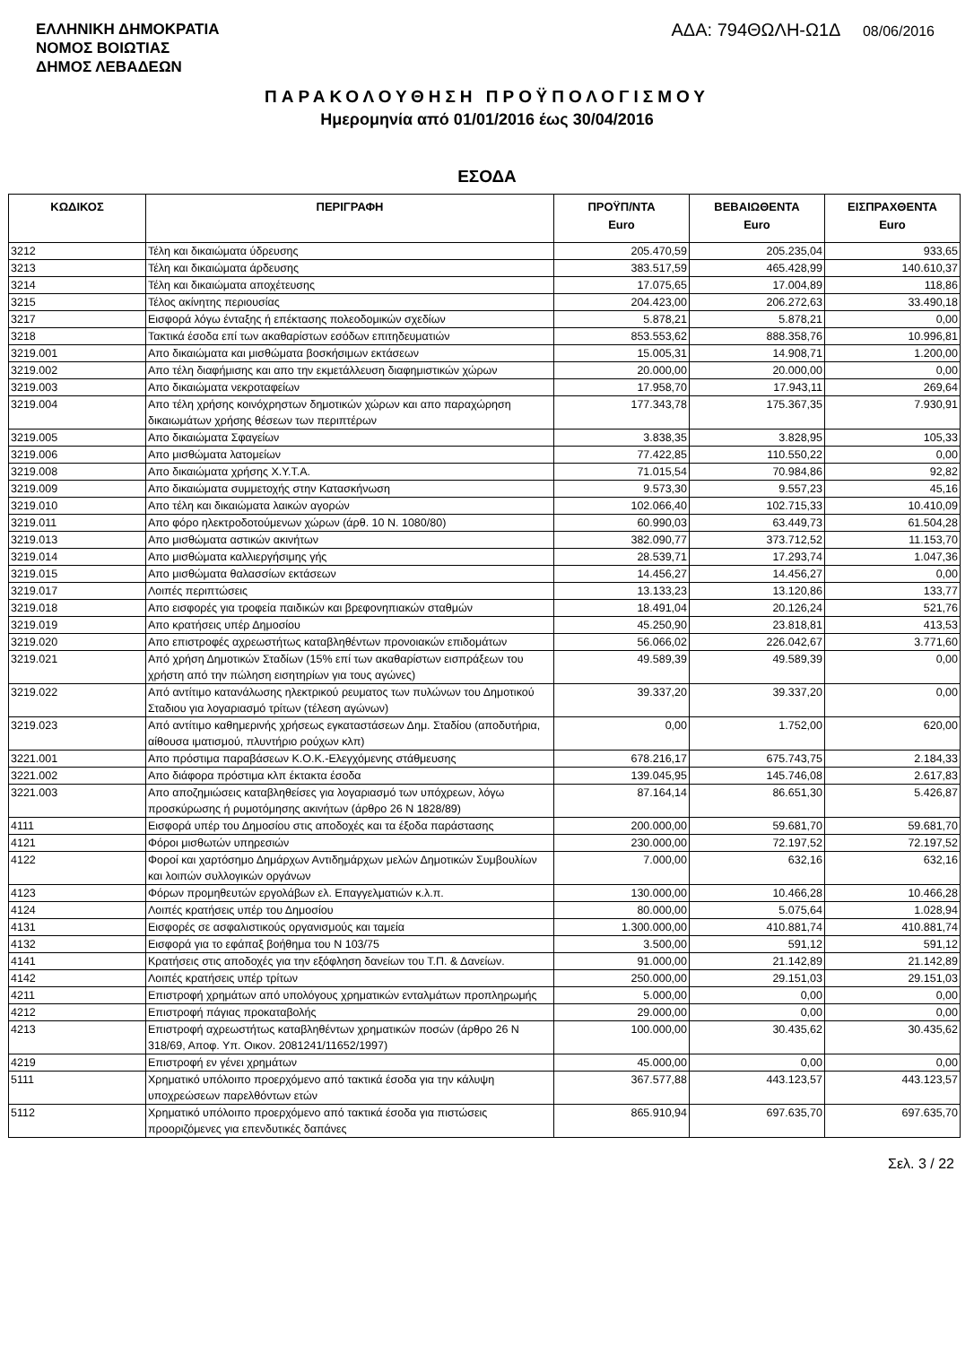ΕΛΛΗΝΙΚΗ ΔΗΜΟΚΡΑΤΙΑ
ΝΟΜΟΣ ΒΟΙΩΤΙΑΣ
ΔΗΜΟΣ ΛΕΒΑΔΕΩΝ
ΑΔΑ: 794ΘΩΛΗ-Ω1Δ 08/06/2016
ΠΑΡΑΚΟΛΟΥΘΗΣΗ ΠΡΟΫΠΟΛΟΓΙΣΜΟΥ
Ημερομηνία από 01/01/2016 έως 30/04/2016
ΕΣΟΔΑ
| ΚΩΔΙΚΟΣ | ΠΕΡΙΓΡΑΦΗ | ΠΡΟΫΠ/ΝΤΑ Euro | ΒΕΒΑΙΩΘΕΝΤΑ Euro | ΕΙΣΠΡΑΧΘΕΝΤΑ Euro |
| --- | --- | --- | --- | --- |
| 3212 | Τέλη και δικαιώματα ύδρευσης | 205.470,59 | 205.235,04 | 933,65 |
| 3213 | Τέλη και δικαιώματα άρδευσης | 383.517,59 | 465.428,99 | 140.610,37 |
| 3214 | Τέλη και δικαιώματα αποχέτευσης | 17.075,65 | 17.004,89 | 118,86 |
| 3215 | Τέλος ακίνητης περιουσίας | 204.423,00 | 206.272,63 | 33.490,18 |
| 3217 | Εισφορά λόγω ένταξης ή επέκτασης πολεοδομικών σχεδίων | 5.878,21 | 5.878,21 | 0,00 |
| 3218 | Τακτικά έσοδα επί των ακαθαρίστων εσόδων επιτηδευματιών | 853.553,62 | 888.358,76 | 10.996,81 |
| 3219.001 | Απο δικαιώματα και μισθώματα βοσκήσιμων εκτάσεων | 15.005,31 | 14.908,71 | 1.200,00 |
| 3219.002 | Απο τέλη διαφήμισης και απο την εκμετάλλευση διαφημιστικών χώρων | 20.000,00 | 20.000,00 | 0,00 |
| 3219.003 | Απο δικαιώματα νεκροταφείων | 17.958,70 | 17.943,11 | 269,64 |
| 3219.004 | Απο τέλη χρήσης κοινόχρηστων δημοτικών χώρων και απο παραχώρηση δικαιωμάτων χρήσης θέσεων των περιπτέρων | 177.343,78 | 175.367,35 | 7.930,91 |
| 3219.005 | Απο δικαιώματα Σφαγείων | 3.838,35 | 3.828,95 | 105,33 |
| 3219.006 | Απο μισθώματα λατομείων | 77.422,85 | 110.550,22 | 0,00 |
| 3219.008 | Απο δικαιώματα χρήσης Χ.Υ.Τ.Α. | 71.015,54 | 70.984,86 | 92,82 |
| 3219.009 | Απο δικαιώματα συμμετοχής στην Κατασκήνωση | 9.573,30 | 9.557,23 | 45,16 |
| 3219.010 | Απο τέλη και δικαιώματα λαικών αγορών | 102.066,40 | 102.715,33 | 10.410,09 |
| 3219.011 | Απο φόρο ηλεκτροδοτούμενων χώρων (άρθ. 10 Ν. 1080/80) | 60.990,03 | 63.449,73 | 61.504,28 |
| 3219.013 | Απο μισθώματα αστικών ακινήτων | 382.090,77 | 373.712,52 | 11.153,70 |
| 3219.014 | Απο μισθώματα καλλιεργήσιμης γής | 28.539,71 | 17.293,74 | 1.047,36 |
| 3219.015 | Απο μισθώματα θαλασσίων εκτάσεων | 14.456,27 | 14.456,27 | 0,00 |
| 3219.017 | Λοιπές περιπτώσεις | 13.133,23 | 13.120,86 | 133,77 |
| 3219.018 | Απο εισφορές για τροφεία παιδικών και βρεφονηπιακών σταθμών | 18.491,04 | 20.126,24 | 521,76 |
| 3219.019 | Απο κρατήσεις υπέρ Δημοσίου | 45.250,90 | 23.818,81 | 413,53 |
| 3219.020 | Απο επιστροφές αχρεωστήτως καταβληθέντων προνοιακών επιδομάτων | 56.066,02 | 226.042,67 | 3.771,60 |
| 3219.021 | Από χρήση Δημοτικών Σταδίων (15% επί των ακαθαρίστων εισπράξεων του χρήστη από την πώληση εισητηρίων για τους αγώνες) | 49.589,39 | 49.589,39 | 0,00 |
| 3219.022 | Από αντίτιμο κατανάλωσης ηλεκτρικού ρευματος των πυλώνων του Δημοτικού Σταδιου για λογαριασμό τρίτων (τέλεση αγώνων) | 39.337,20 | 39.337,20 | 0,00 |
| 3219.023 | Από αντίτιμο καθημερινής χρήσεως εγκαταστάσεων Δημ. Σταδίου (αποδυτήρια, αίθουσα ιματισμού, πλυντήριο ρούχων κλπ) | 0,00 | 1.752,00 | 620,00 |
| 3221.001 | Απο πρόστιμα παραβάσεων Κ.Ο.Κ.-Ελεγχόμενης στάθμευσης | 678.216,17 | 675.743,75 | 2.184,33 |
| 3221.002 | Απο διάφορα πρόστιμα κλπ έκτακτα έσοδα | 139.045,95 | 145.746,08 | 2.617,83 |
| 3221.003 | Απο αποζημιώσεις καταβληθείσες για λογαριασμό των υπόχρεων, λόγω προσκύρωσης ή ρυμοτόμησης ακινήτων (άρθρο 26 Ν 1828/89) | 87.164,14 | 86.651,30 | 5.426,87 |
| 4111 | Εισφορά υπέρ του Δημοσίου στις αποδοχές και τα έξοδα παράστασης | 200.000,00 | 59.681,70 | 59.681,70 |
| 4121 | Φόροι μισθωτών υπηρεσιών | 230.000,00 | 72.197,52 | 72.197,52 |
| 4122 | Φοροί και χαρτόσημο Δημάρχων Αντιδημάρχων μελών Δημοτικών Συμβουλίων και λοιπών συλλογικών οργάνων | 7.000,00 | 632,16 | 632,16 |
| 4123 | Φόρων προμηθευτών εργολάβων ελ. Επαγγελματιών κ.λ.π. | 130.000,00 | 10.466,28 | 10.466,28 |
| 4124 | Λοιπές κρατήσεις υπέρ του Δημοσίου | 80.000,00 | 5.075,64 | 1.028,94 |
| 4131 | Εισφορές σε ασφαλιστικούς οργανισμούς και ταμεία | 1.300.000,00 | 410.881,74 | 410.881,74 |
| 4132 | Εισφορά για το εφάπαξ βοήθημα του Ν 103/75 | 3.500,00 | 591,12 | 591,12 |
| 4141 | Κρατήσεις στις αποδοχές για την εξόφληση δανείων του Τ.Π. & Δανείων. | 91.000,00 | 21.142,89 | 21.142,89 |
| 4142 | Λοιπές κρατήσεις υπέρ τρίτων | 250.000,00 | 29.151,03 | 29.151,03 |
| 4211 | Επιστροφή χρημάτων από υπολόγους χρηματικών ενταλμάτων προπληρωμής | 5.000,00 | 0,00 | 0,00 |
| 4212 | Επιστροφή πάγιας προκαταβολής | 29.000,00 | 0,00 | 0,00 |
| 4213 | Επιστροφή αχρεωστήτως καταβληθέντων χρηματικών ποσών (άρθρο 26 Ν 318/69, Αποφ. Υπ. Οικον. 2081241/11652/1997) | 100.000,00 | 30.435,62 | 30.435,62 |
| 4219 | Επιστροφή εν γένει χρημάτων | 45.000,00 | 0,00 | 0,00 |
| 5111 | Χρηματικό υπόλοιπο προερχόμενο από τακτικά έσοδα για την κάλυψη υποχρεώσεων παρελθόντων ετών | 367.577,88 | 443.123,57 | 443.123,57 |
| 5112 | Χρηματικό υπόλοιπο προερχόμενο από τακτικά έσοδα για πιστώσεις προοριζόμενες για επενδυτικές δαπάνες | 865.910,94 | 697.635,70 | 697.635,70 |
Σελ. 3 / 22